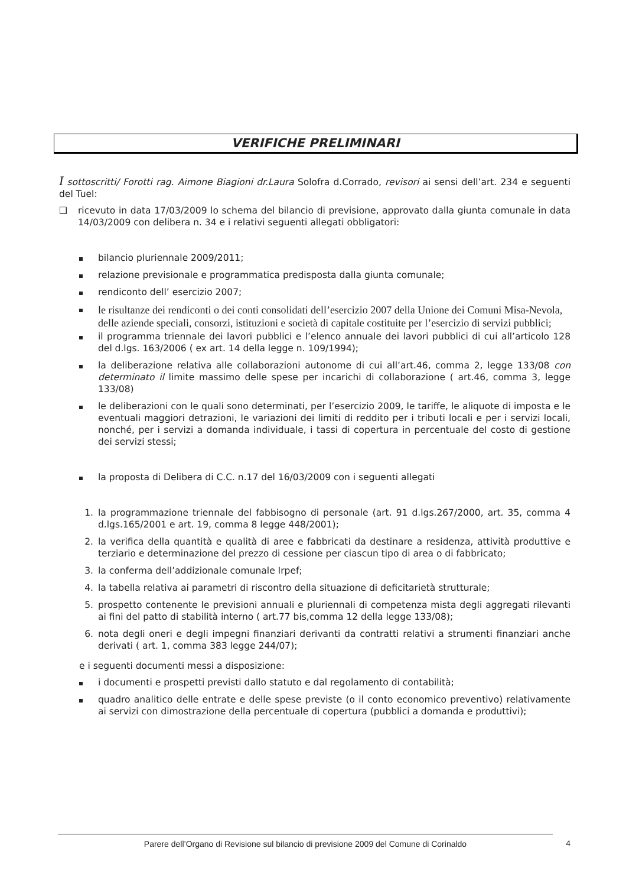VERIFICHE PRELIMINARI
I sottoscritti/ Forotti rag. Aimone Biagioni dr.Laura Solofra d.Corrado, revisori ai sensi dell’art. 234 e seguenti del Tuel:
❑ ricevuto in data 17/03/2009 lo schema del bilancio di previsione, approvato dalla giunta comunale in data 14/03/2009 con delibera n. 34 e i relativi seguenti allegati obbligatori:
bilancio pluriennale 2009/2011;
relazione previsionale e programmatica predisposta dalla giunta comunale;
rendiconto dell’ esercizio 2007;
le risultanze dei rendiconti o dei conti consolidati dell’esercizio 2007 della Unione dei Comuni Misa-Nevola, delle aziende speciali, consorzi, istituzioni e società di capitale costituite per l’esercizio di servizi pubblici;
il programma triennale dei lavori pubblici e l’elenco annuale dei lavori pubblici di cui all’articolo 128 del d.lgs. 163/2006 ( ex art. 14 della legge n. 109/1994);
la deliberazione relativa alle collaborazioni autonome di cui all’art.46, comma 2, legge 133/08 con determinato il limite massimo delle spese per incarichi di collaborazione ( art.46, comma 3, legge 133/08)
le deliberazioni con le quali sono determinati, per l’esercizio 2009, le tariffe, le aliquote di imposta e le eventuali maggiori detrazioni, le variazioni dei limiti di reddito per i tributi locali e per i servizi locali, nonché, per i servizi a domanda individuale, i tassi di copertura in percentuale del costo di gestione dei servizi stessi;
la proposta di Delibera di C.C. n.17 del 16/03/2009 con i seguenti allegati
1. la programmazione triennale del fabbisogno di personale (art. 91 d.lgs.267/2000, art. 35, comma 4 d.lgs.165/2001 e art. 19, comma 8 legge 448/2001);
2. la verifica della quantità e qualità di aree e fabbricati da destinare a residenza, attività produttive e terziario e determinazione del prezzo di cessione per ciascun tipo di area o di fabbricato;
3. la conferma dell’addizionale comunale Irpef;
4. la tabella relativa ai parametri di riscontro della situazione di deficitarietà strutturale;
5. prospetto contenente le previsioni annuali e pluriennali di competenza mista degli aggregati rilevanti ai fini del patto di stabilità interno ( art.77 bis,comma 12 della legge 133/08);
6. nota degli oneri e degli impegni finanziari derivanti da contratti relativi a strumenti finanziari anche derivati ( art. 1, comma 383 legge 244/07);
e i seguenti documenti messi a disposizione:
i documenti e prospetti previsti dallo statuto e dal regolamento di contabilità;
quadro analitico delle entrate e delle spese previste (o il conto economico preventivo) relativamente ai servizi con dimostrazione della percentuale di copertura (pubblici a domanda e produttivi);
Parere dell’Organo di Revisione sul bilancio di previsione 2009 del Comune di Corinaldo 4